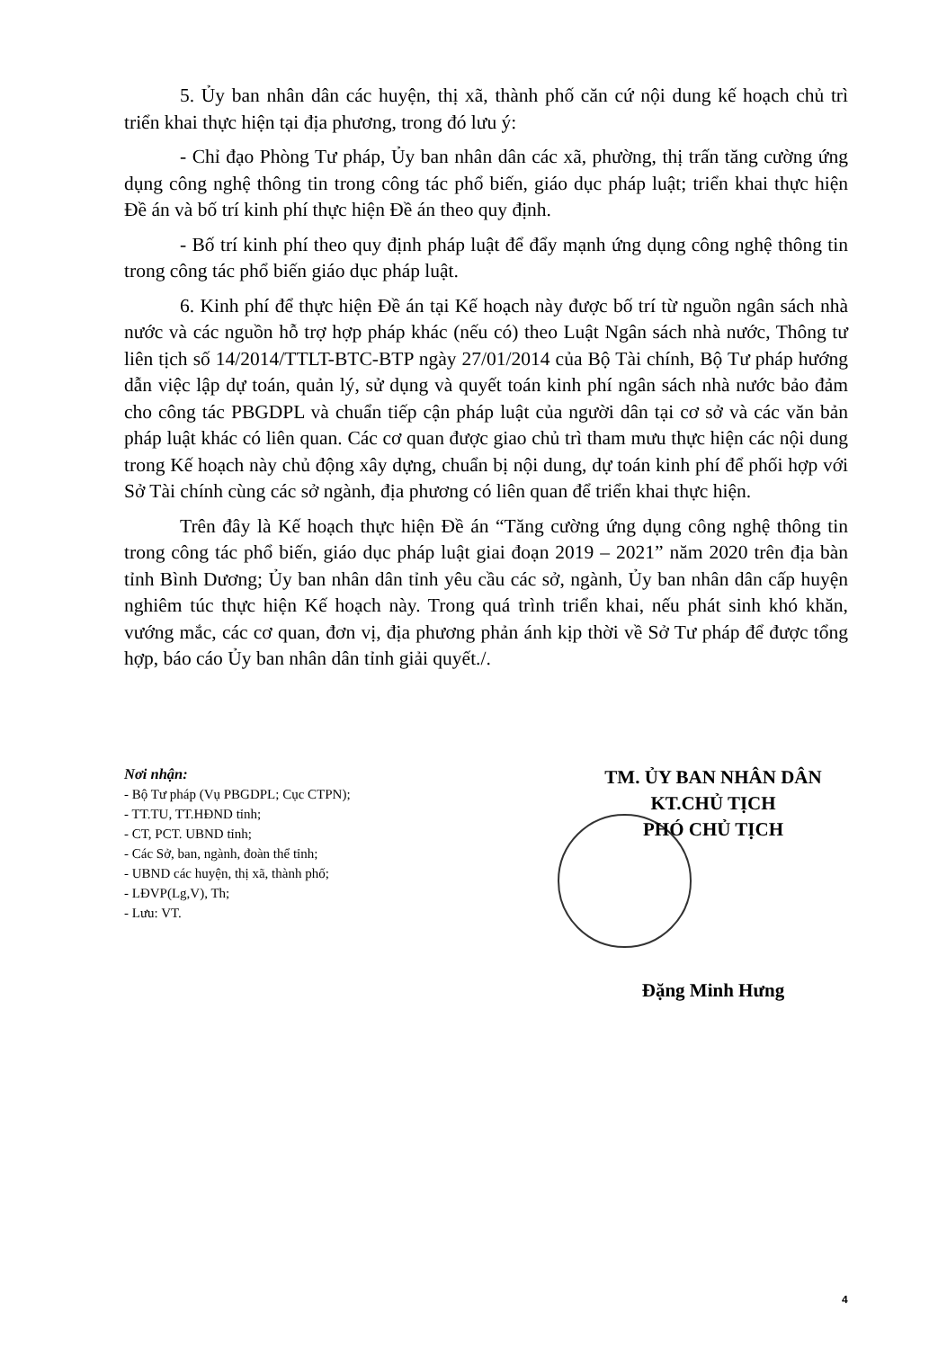5. Ủy ban nhân dân các huyện, thị xã, thành phố căn cứ nội dung kế hoạch chủ trì triển khai thực hiện tại địa phương, trong đó lưu ý:
- Chỉ đạo Phòng Tư pháp, Ủy ban nhân dân các xã, phường, thị trấn tăng cường ứng dụng công nghệ thông tin trong công tác phổ biến, giáo dục pháp luật; triển khai thực hiện Đề án và bố trí kinh phí thực hiện Đề án theo quy định.
- Bố trí kinh phí theo quy định pháp luật để đẩy mạnh ứng dụng công nghệ thông tin trong công tác phổ biến giáo dục pháp luật.
6. Kinh phí để thực hiện Đề án tại Kế hoạch này được bố trí từ nguồn ngân sách nhà nước và các nguồn hỗ trợ hợp pháp khác (nếu có) theo Luật Ngân sách nhà nước, Thông tư liên tịch số 14/2014/TTLT-BTC-BTP ngày 27/01/2014 của Bộ Tài chính, Bộ Tư pháp hướng dẫn việc lập dự toán, quản lý, sử dụng và quyết toán kinh phí ngân sách nhà nước bảo đảm cho công tác PBGDPL và chuẩn tiếp cận pháp luật của người dân tại cơ sở và các văn bản pháp luật khác có liên quan. Các cơ quan được giao chủ trì tham mưu thực hiện các nội dung trong Kế hoạch này chủ động xây dựng, chuẩn bị nội dung, dự toán kinh phí để phối hợp với Sở Tài chính cùng các sở ngành, địa phương có liên quan để triển khai thực hiện.
Trên đây là Kế hoạch thực hiện Đề án “Tăng cường ứng dụng công nghệ thông tin trong công tác phổ biến, giáo dục pháp luật giai đoạn 2019 – 2021” năm 2020 trên địa bàn tỉnh Bình Dương; Ủy ban nhân dân tỉnh yêu cầu các sở, ngành, Ủy ban nhân dân cấp huyện nghiêm túc thực hiện Kế hoạch này. Trong quá trình triển khai, nếu phát sinh khó khăn, vướng mắc, các cơ quan, đơn vị, địa phương phản ánh kịp thời về Sở Tư pháp để được tổng hợp, báo cáo Ủy ban nhân dân tỉnh giải quyết./.
Nơi nhận:
- Bộ Tư pháp (Vụ PBGDPL; Cục CTPN);
- TT.TU, TT.HĐND tỉnh;
- CT, PCT. UBND tỉnh;
- Các Sở, ban, ngành, đoàn thể tỉnh;
- UBND các huyện, thị xã, thành phố;
- LĐVP(Lg,V), Th;
- Lưu: VT.
TM. ỦY BAN NHÂN DÂN
KT.CHỦ TỊCH
PHÓ CHỦ TỊCH
Đặng Minh Hưng
4